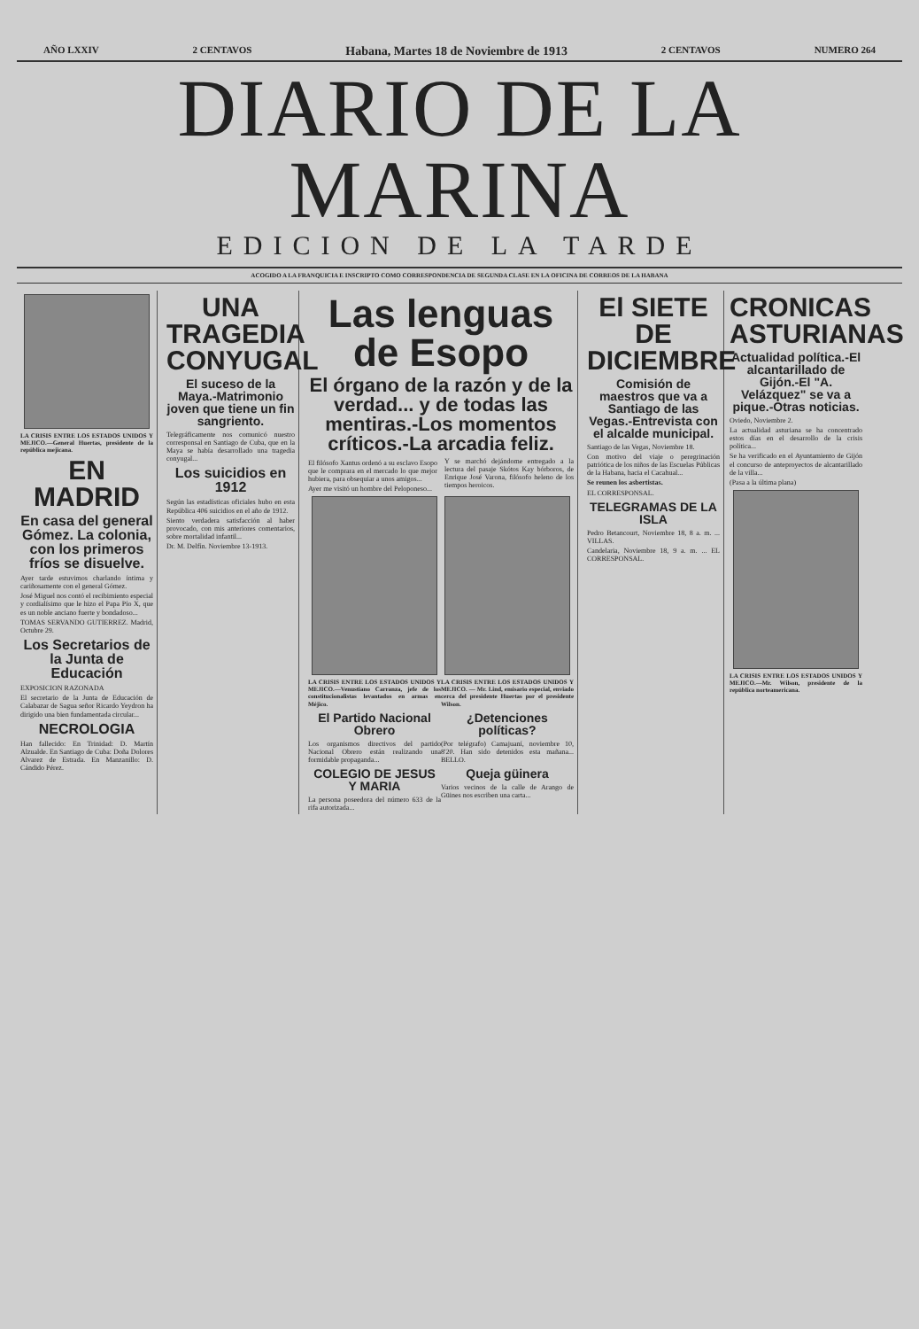AÑO LXXIV 2 CENTAVOS Habana, Martes 18 de Noviembre de 1913 2 CENTAVOS NUMERO 264
DIARIO DE LA MARINA
EDICION DE LA TARDE
ACOGIDO A LA FRANQUICIA E INSCRIPTO COMO CORRESPONDENCIA DE SEGUNDA CLASE EN LA OFICINA DE CORREOS DE LA HABANA
LA CRISIS ENTRE LOS ESTADOS UNIDOS Y MEJICO.—General Huertas, presidente de la república mejicana.
EN MADRID
En casa del general Gómez. La colonia, con los primeros fríos se disuelve.
Ayer tarde estuvimos charlando íntima y cariñosamente con el general Gómez.
José Miguel nos contó el recibimiento especial y cordialísimo que le hizo el Papa Pío X, que es un noble anciano fuerte y bondadoso...
TOMAS SERVANDO GUTIERREZ. Madrid, Octubre 29.
Los Secretarios de la Junta de Educación
EXPOSICION RAZONADA
El secretario de la Junta de Educación de Calabazar de Sagua señor Ricardo Yeydron ha dirigido una bien fundamentada circular...
NECROLOGIA
Han fallecido: En Trinidad: D. Martín Alzualde. En Santiago de Cuba: Doña Dolores Alvarez de Estrada. En Manzanillo: D. Cándido Pérez.
UNA TRAGEDIA CONYUGAL
El suceso de la Maya.-Matrimonio joven que tiene un fin sangriento.
Telegráficamente nos comunicó nuestro corresponsal en Santiago de Cuba, que en la Maya se había desarrollado una tragedia conyugal...
Los suicidios en 1912
Según las estadísticas oficiales hubo en esta República 406 suicidios en el año de 1912.
Siento verdadera satisfacción al haber provocado, con mis anteriores comentarios, sobre mortalidad infantil...
Dr. M. Delfín. Noviembre 13-1913.
Las lenguas de Esopo
El órgano de la razón y de la verdad... y de todas las mentiras.-Los momentos críticos.-La arcadia feliz.
El filósofo Xantus ordenó a su esclavo Esopo que le comprara en el mercado lo que mejor hubiera, para obsequiar a unos amigos...
Ayer me visitó un hombre del Peloponeso...
Y se marchó dejándome entregado a la lectura del pasaje Skótos Kay bórboros, de Enrique José Varona, filósofo heleno de los tiempos heroicos.
LA CRISIS ENTRE LOS ESTADOS UNIDOS Y MEJICO.—Venustiano Carranza, jefe de los constitucionalistas levantados en armas en Méjico.
El Partido Nacional Obrero
Los organismos directivos del partido Nacional Obrero están realizando una formidable propaganda...
COLEGIO DE JESUS Y MARIA
La persona poseedora del número 633 de la rifa autorizada...
LA CRISIS ENTRE LOS ESTADOS UNIDOS Y MEJICO. — Mr. Lind, emisario especial, enviado cerca del presidente Huertas por el presidente Wilson.
¿Detenciones políticas?
(Por telégrafo) Camajuaní, noviembre 10, 8'20. Han sido detenidos esta mañana... BELLO.
Queja güinera
Varios vecinos de la calle de Arango de Güines nos escriben una carta...
El SIETE DE DICIEMBRE
Comisión de maestros que va a Santiago de las Vegas.-Entrevista con el alcalde municipal.
Santiago de las Vegas, Noviembre 18.
Con motivo del viaje o peregrinación patriótica de los niños de las Escuelas Públicas de la Habana, hacia el Cacahual...
Se reunen los asbertistas.
EL CORRESPONSAL.
TELEGRAMAS DE LA ISLA
Pedro Betancourt, Noviembre 18, 8 a. m. ... VILLAS.
Candelaria, Noviembre 18, 9 a. m. ... EL CORRESPONSAL.
CRONICAS ASTURIANAS
Actualidad política.-El alcantarillado de Gijón.-El "A. Velázquez" se va a pique.-Otras noticias.
Oviedo, Noviembre 2.
La actualidad asturiana se ha concentrado estos días en el desarrollo de la crisis política...
Se ha verificado en el Ayuntamiento de Gijón el concurso de anteproyectos de alcantarillado de la villa...
(Pasa a la última plana)
LA CRISIS ENTRE LOS ESTADOS UNIDOS Y MEJICO.—Mr. Wilson, presidente de la república norteamericana.